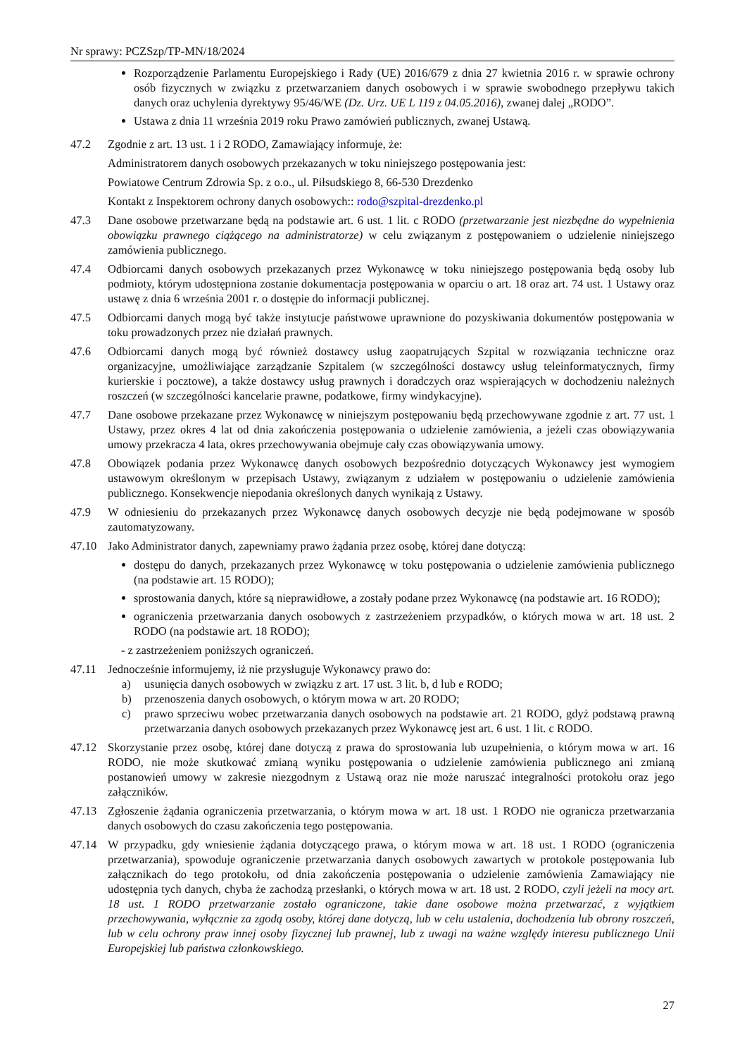Nr sprawy: PCZSzp/TP-MN/18/2024
Rozporządzenie Parlamentu Europejskiego i Rady (UE) 2016/679 z dnia 27 kwietnia 2016 r. w sprawie ochrony osób fizycznych w związku z przetwarzaniem danych osobowych i w sprawie swobodnego przepływu takich danych oraz uchylenia dyrektywy 95/46/WE (Dz. Urz. UE L 119 z 04.05.2016), zwanej dalej „RODO”.
Ustawa z dnia 11 września 2019 roku Prawo zamówień publicznych, zwanej Ustawą.
47.2 Zgodnie z art. 13 ust. 1 i 2 RODO, Zamawiający informuje, że:
Administratorem danych osobowych przekazanych w toku niniejszego postępowania jest:
Powiatowe Centrum Zdrowia Sp. z o.o., ul. Piłsudskiego 8, 66-530 Drezdenko
Kontakt z Inspektorem ochrony danych osobowych:: rodo@szpital-drezdenko.pl
47.3 Dane osobowe przetwarzane będą na podstawie art. 6 ust. 1 lit. c RODO (przetwarzanie jest niezbędne do wypełnienia obowiązku prawnego ciążącego na administratorze) w celu związanym z postępowaniem o udzielenie niniejszego zamówienia publicznego.
47.4 Odbiorcami danych osobowych przekazanych przez Wykonawcę w toku niniejszego postępowania będą osoby lub podmioty, którym udostępniona zostanie dokumentacja postępowania w oparciu o art. 18 oraz art. 74 ust. 1 Ustawy oraz ustawę z dnia 6 września 2001 r. o dostępie do informacji publicznej.
47.5 Odbiorcami danych mogą być także instytucje państwowe uprawnione do pozyskiwania dokumentów postępowania w toku prowadzonych przez nie działań prawnych.
47.6 Odbiorcami danych mogą być również dostawcy usług zaopatrujących Szpital w rozwiązania techniczne oraz organizacyjne, umożliwiające zarządzanie Szpitalem (w szczególności dostawcy usług teleinformatycznych, firmy kurierskie i pocztowe), a także dostawcy usług prawnych i doradczych oraz wspierających w dochodzeniu należnych roszczeń (w szczególności kancelarie prawne, podatkowe, firmy windykacyjne).
47.7 Dane osobowe przekazane przez Wykonawcę w niniejszym postępowaniu będą przechowywane zgodnie z art. 77 ust. 1 Ustawy, przez okres 4 lat od dnia zakończenia postępowania o udzielenie zamówienia, a jeżeli czas obowiązywania umowy przekracza 4 lata, okres przechowywania obejmuje cały czas obowiązywania umowy.
47.8 Obowiązek podania przez Wykonawcę danych osobowych bezpośrednio dotyczących Wykonawcy jest wymogiem ustawowym określonym w przepisach Ustawy, związanym z udziałem w postępowaniu o udzielenie zamówienia publicznego. Konsekwencje niepodania określonych danych wynikają z Ustawy.
47.9 W odniesieniu do przekazanych przez Wykonawcę danych osobowych decyzje nie będą podejmowane w sposób zautomatyzowany.
47.10 Jako Administrator danych, zapewniamy prawo żądania przez osobę, której dane dotyczą:
dostępu do danych, przekazanych przez Wykonawcę w toku postępowania o udzielenie zamówienia publicznego (na podstawie art. 15 RODO);
sprostowania danych, które są nieprawidłowe, a zostały podane przez Wykonawcę (na podstawie art. 16 RODO);
ograniczenia przetwarzania danych osobowych z zastrzeżeniem przypadków, o których mowa w art. 18 ust. 2 RODO (na podstawie art. 18 RODO);
- z zastrzeżeniem poniższych ograniczeń.
47.11 Jednocześnie informujemy, iż nie przysługuje Wykonawcy prawo do:
a) usunięcia danych osobowych w związku z art. 17 ust. 3 lit. b, d lub e RODO;
b) przenoszenia danych osobowych, o którym mowa w art. 20 RODO;
c) prawo sprzeciwu wobec przetwarzania danych osobowych na podstawie art. 21 RODO, gdyż podstawą prawną przetwarzania danych osobowych przekazanych przez Wykonawcę jest art. 6 ust. 1 lit. c RODO.
47.12 Skorzystanie przez osobę, której dane dotyczą z prawa do sprostowania lub uzupełnienia, o którym mowa w art. 16 RODO, nie może skutkować zmianą wyniku postępowania o udzielenie zamówienia publicznego ani zmianą postanowień umowy w zakresie niezgodnym z Ustawą oraz nie może naruszać integralności protokołu oraz jego załączników.
47.13 Zgłoszenie żądania ograniczenia przetwarzania, o którym mowa w art. 18 ust. 1 RODO nie ogranicza przetwarzania danych osobowych do czasu zakończenia tego postępowania.
47.14 W przypadku, gdy wniesienie żądania dotyczącego prawa, o którym mowa w art. 18 ust. 1 RODO (ograniczenia przetwarzania), spowoduje ograniczenie przetwarzania danych osobowych zawartych w protokole postępowania lub załącznikach do tego protokołu, od dnia zakończenia postępowania o udzielenie zamówienia Zamawiający nie udostępnia tych danych, chyba że zachodzą przesłanki, o których mowa w art. 18 ust. 2 RODO, czyli jeżeli na mocy art. 18 ust. 1 RODO przetwarzanie zostało ograniczone, takie dane osobowe można przetwarzać, z wyjątkiem przechowywania, wyłącznie za zgodą osoby, której dane dotyczą, lub w celu ustalenia, dochodzenia lub obrony roszczeń, lub w celu ochrony praw innej osoby fizycznej lub prawnej, lub z uwagi na ważne względy interesu publicznego Unii Europejskiej lub państwa członkowskiego.
27